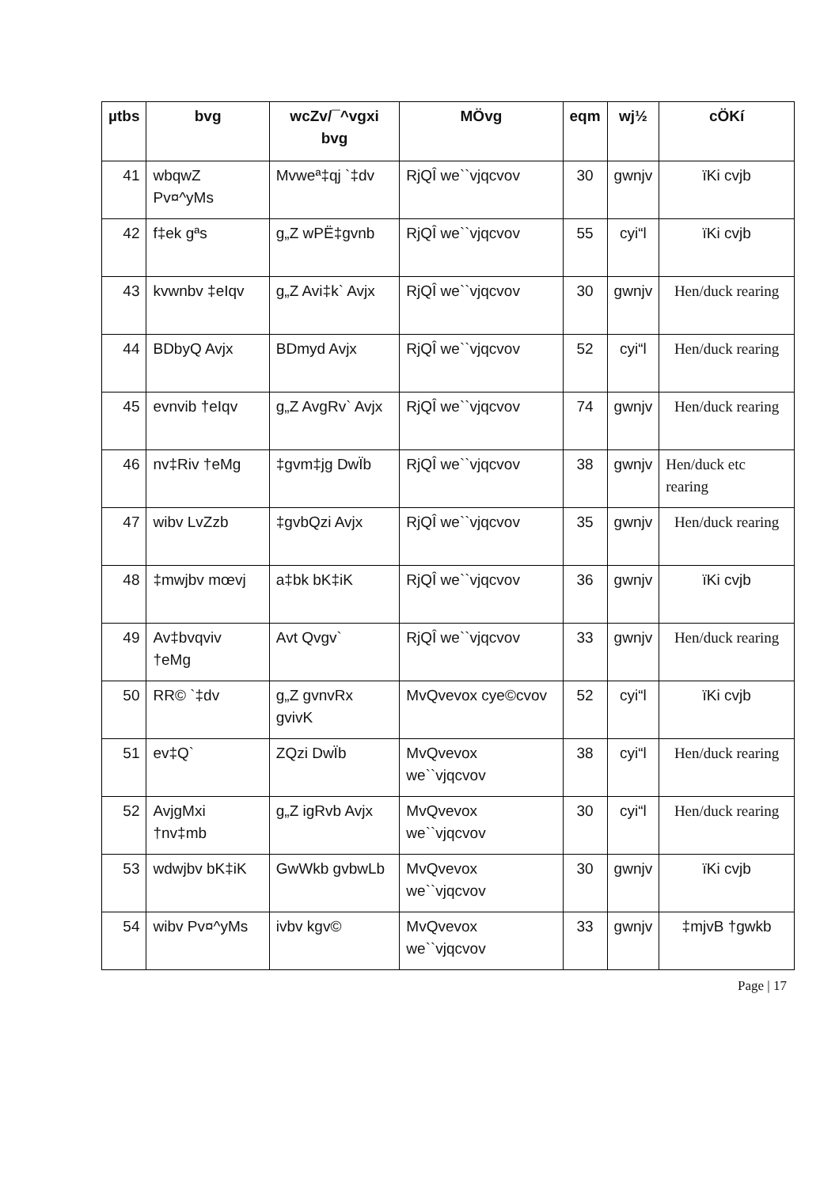| µtbs | bvg | wcZv/¯^vgxi bvg | MÖvg | eqm | wj½ | cÖKí |
| --- | --- | --- | --- | --- | --- | --- |
| 41 | wbqwZ Pv¤^yMs | Mvweª‡qj `‡dv | RjQÎ we``vjqcvov | 30 | gwnjv | ïKi cvjb |
| 42 | f‡ek gªs | g„Z wPË‡gvnb | RjQÎ we``vjqcvov | 55 | cyi“l | ïKi cvjb |
| 43 | kvwnbv ‡eIqv | g„Z Avi‡k` Avjx | RjQÎ we``vjqcvov | 30 | gwnjv | Hen/duck rearing |
| 44 | BDbyQ Avjx | BDmyd Avjx | RjQÎ we``vjqcvov | 52 | cyi“l | Hen/duck rearing |
| 45 | evnvib †eIqv | g„Z AvgRv` Avjx | RjQÎ we``vjqcvov | 74 | gwnjv | Hen/duck rearing |
| 46 | nv‡Riv †eMg | ‡gvm‡jg DwÏb | RjQÎ we``vjqcvov | 38 | gwnjv | Hen/duck etc rearing |
| 47 | wibv LvZzb | ‡gvbQzi Avjx | RjQÎ we``vjqcvov | 35 | gwnjv | Hen/duck rearing |
| 48 | ‡mwjbv mœvj | a‡bk bK‡iK | RjQÎ we``vjqcvov | 36 | gwnjv | ïKi cvjb |
| 49 | Av‡bvqviv †eMg | Avt Qvgv` | RjQÎ we``vjqcvov | 33 | gwnjv | Hen/duck rearing |
| 50 | RR© `‡dv | g„Z gvnvRx gvivK | MvQvevox cye©cvov | 52 | cyi“l | ïKi cvjb |
| 51 | ev‡Q` | ZQzi DwÏb | MvQvevox we``vjqcvov | 38 | cyi“l | Hen/duck rearing |
| 52 | AvjgMxi †nv‡mb | g„Z igRvb Avjx | MvQvevox we``vjqcvov | 30 | cyi“l | Hen/duck rearing |
| 53 | wdwjbv bK‡iK | GwWkb gvbwLb | MvQvevox we``vjqcvov | 30 | gwnjv | ïKi cvjb |
| 54 | wibv Pv¤^yMs | ivbv kgv© | MvQvevox we``vjqcvov | 33 | gwnjv | ‡mjvB †gwkb |
Page | 17